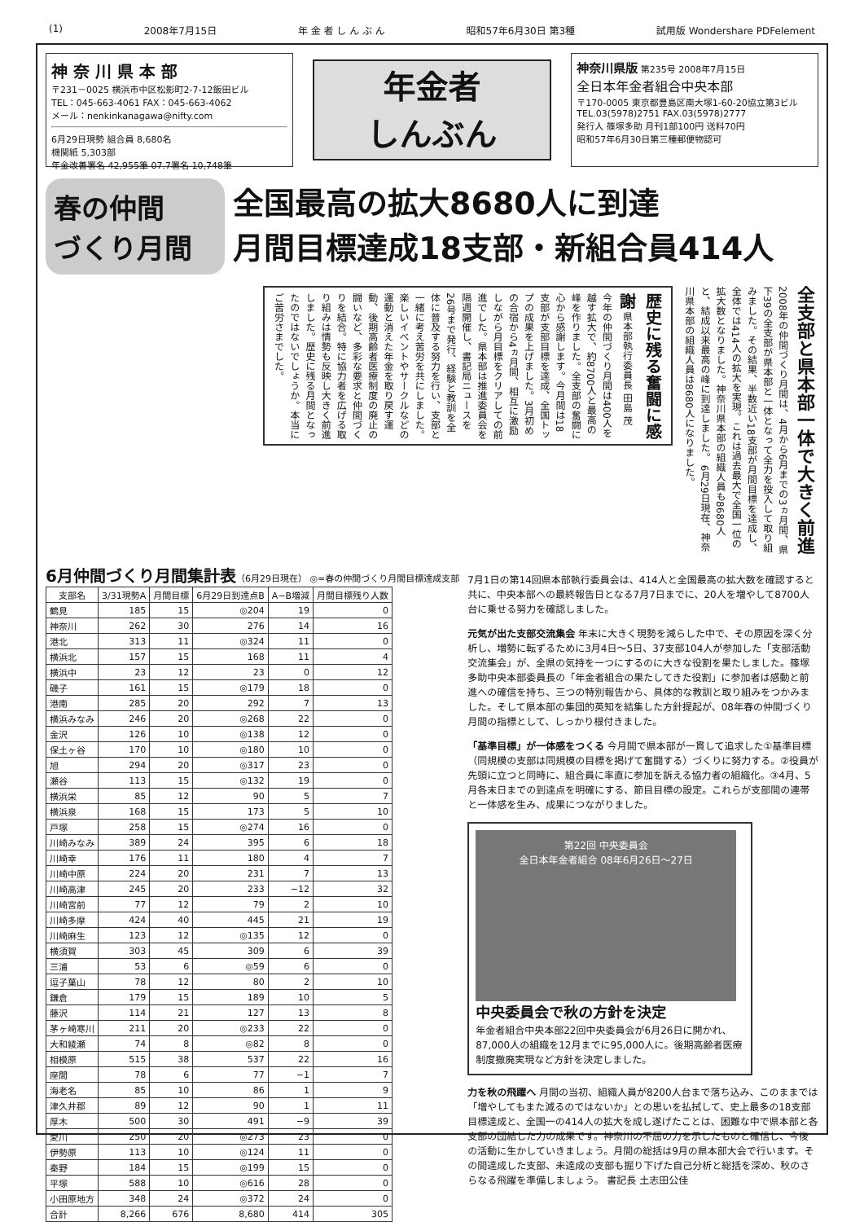(1) 2008年7月15日 年 金 者 し ん ぶ ん 昭和57年6月30日 第3種 試用版 Wondershare PDFelement
神 奈 川 県 本 部
〒231－0025 横浜市中区松影町2-7-12飯田ビル
TEL：045-663-4061 FAX：045-663-4062
メール：nenkinkanagawa@nifty.com
6月29日現勢 組合員 8,680名
機関紙 5,303部
年金改善署名 42,955筆 07.7署名 10,748筆
年金者
しんぶん
神奈川県版 第235号 2008年7月15日
全日本年金者組合中央本部
〒170-0005 東京都豊島区南大塚1-60-20協立第3ビル
TEL.03(5978)2751 FAX.03(5978)2777
発行人 篠塚多助 月刊1部100円 送料70円
昭和57年6月30日第三種郵便物認可
春の仲間
づくり月間
全国最高の拡大8680人に到達
月間目標達成18支部・新組合員414人
全支部と県本部一体で大きく前進 2008年の仲間づくり月間は、4月から6月までの3ヵ月間、県下39の全支部が県本部と一体となって全力を投入して取り組みました。その結果、半数近い18支部が月間目標を達成し、全体では414人の拡大を実現。これは過去最大で全国一位の拡大数となりました。神奈川県本部の組織人員も8680人と、結成以来最高の峰に到達しました。 6月29日現在、神奈川県本部の組織人員は8680人になりました。
歴史に残る奮闘に感謝 県本部執行委員長 田島 茂
今年の仲間づくり月間は400人を越す拡大で、約8700人と最高の峰を作りました。全支部の奮闘に心から感謝します。今月間は18支部が支部目標を達成、全国トップの成果を上げました。3月初めの合宿から4ヵ月間、相互に激励しながら月目標をクリアしての前進でした。県本部は推進委員会を隔週開催し、書記局ニュースを26号まで発行、経験と教訓を全体に普及する努力を行い、支部と一緒に考え苦労を共にしました。楽しいイベントやサークルなどの運動と消えた年金を取り戻す運動、後期高齢者医療制度の廃止の闘いなど、多彩な要求と仲間づくりを結合。特に協力者を広げる取り組みは情勢も反映し大きく前進しました。歴史に残る月間となったのではないでしょうか。本当にご苦労さまでした。
6月仲間づくり月間集計表（6月29日現在） ◎=春の仲間づくり月間目標達成支部
| 支部名 | 3/31現勢A | 月間目標 | 6月29日到達点B | A−B増減 | 月間目標残り人数 |
| --- | --- | --- | --- | --- | --- |
| 鶴見 | 185 | 15 | ◎204 | 19 | 0 |
| 神奈川 | 262 | 30 | 276 | 14 | 16 |
| 港北 | 313 | 11 | ◎324 | 11 | 0 |
| 横浜北 | 157 | 15 | 168 | 11 | 4 |
| 横浜中 | 23 | 12 | 23 | 0 | 12 |
| 磯子 | 161 | 15 | ◎179 | 18 | 0 |
| 港南 | 285 | 20 | 292 | 7 | 13 |
| 横浜みなみ | 246 | 20 | ◎268 | 22 | 0 |
| 金沢 | 126 | 10 | ◎138 | 12 | 0 |
| 保土ヶ谷 | 170 | 10 | ◎180 | 10 | 0 |
| 旭 | 294 | 20 | ◎317 | 23 | 0 |
| 瀬谷 | 113 | 15 | ◎132 | 19 | 0 |
| 横浜栄 | 85 | 12 | 90 | 5 | 7 |
| 横浜泉 | 168 | 15 | 173 | 5 | 10 |
| 戸塚 | 258 | 15 | ◎274 | 16 | 0 |
| 川崎みなみ | 389 | 24 | 395 | 6 | 18 |
| 川崎幸 | 176 | 11 | 180 | 4 | 7 |
| 川崎中原 | 224 | 20 | 231 | 7 | 13 |
| 川崎高津 | 245 | 20 | 233 | −12 | 32 |
| 川崎宮前 | 77 | 12 | 79 | 2 | 10 |
| 川崎多摩 | 424 | 40 | 445 | 21 | 19 |
| 川崎麻生 | 123 | 12 | ◎135 | 12 | 0 |
| 横須賀 | 303 | 45 | 309 | 6 | 39 |
| 三浦 | 53 | 6 | ◎59 | 6 | 0 |
| 逗子葉山 | 78 | 12 | 80 | 2 | 10 |
| 鎌倉 | 179 | 15 | 189 | 10 | 5 |
| 藤沢 | 114 | 21 | 127 | 13 | 8 |
| 茅ヶ崎寒川 | 211 | 20 | ◎233 | 22 | 0 |
| 大和綾瀬 | 74 | 8 | ◎82 | 8 | 0 |
| 相模原 | 515 | 38 | 537 | 22 | 16 |
| 座間 | 78 | 6 | 77 | −1 | 7 |
| 海老名 | 85 | 10 | 86 | 1 | 9 |
| 津久井郡 | 89 | 12 | 90 | 1 | 11 |
| 厚木 | 500 | 30 | 491 | −9 | 39 |
| 愛川 | 250 | 20 | ◎273 | 23 | 0 |
| 伊勢原 | 113 | 10 | ◎124 | 11 | 0 |
| 秦野 | 184 | 15 | ◎199 | 15 | 0 |
| 平塚 | 588 | 10 | ◎616 | 28 | 0 |
| 小田原地方 | 348 | 24 | ◎372 | 24 | 0 |
| 合計 | 8,266 | 676 | 8,680 | 414 | 305 |
7月1日の第14回県本部執行委員会は、414人と全国最高の拡大数を確認すると共に、中央本部への最終報告日となる7月7日までに、20人を増やして8700人台に乗せる努力を確認しました。
元気が出た支部交流集会 年末に大きく現勢を減らした中で、その原因を深く分析し、増勢に転ずるために3月4日〜5日、37支部104人が参加した「支部活動交流集会」が、全県の気持を一つにするのに大きな役割を果たしました。篠塚多助中央本部委員長の「年金者組合の果たしてきた役割」に参加者は感動と前進への確信を持ち、三つの特別報告から、具体的な教訓と取り組みをつかみました。そして県本部の集団的英知を結集した方針提起が、08年春の仲間づくり月間の指標として、しっかり根付きました。
「基準目標」が一体感をつくる 今月間で県本部が一貫して追求した①基準目標（同規模の支部は同規模の目標を掲げて奮闘する）づくりに努力する。②役員が先頭に立つと同時に、組合員に率直に参加を訴える協力者の組織化。③4月、5月各末日までの到達点を明確にする、節目目標の設定。これらが支部間の連帯と一体感を生み、成果につながりました。
第22回 中央委員会
全日本年金者組合 08年6月26日〜27日
中央委員会で秋の方針を決定
年金者組合中央本部22回中央委員会が6月26日に開かれ、87,000人の組織を12月までに95,000人に。後期高齢者医療制度撤廃実現など方針を決定しました。
力を秋の飛躍へ 月間の当初、組織人員が8200人台まで落ち込み、このままでは「増やしてもまた減るのではないか」との思いを払拭して、史上最多の18支部目標達成と、全国一の414人の拡大を成し遂げたことは、困難な中で県本部と各支部の団結した力の成果です。神奈川の不屈の力を示したものと確信し、今後の活動に生かしていきましょう。月間の総括は9月の県本部大会で行います。その間達成した支部、未達成の支部も掘り下げた自己分析と総括を深め、秋のさらなる飛躍を準備しましょう。 書記長 土志田公佳